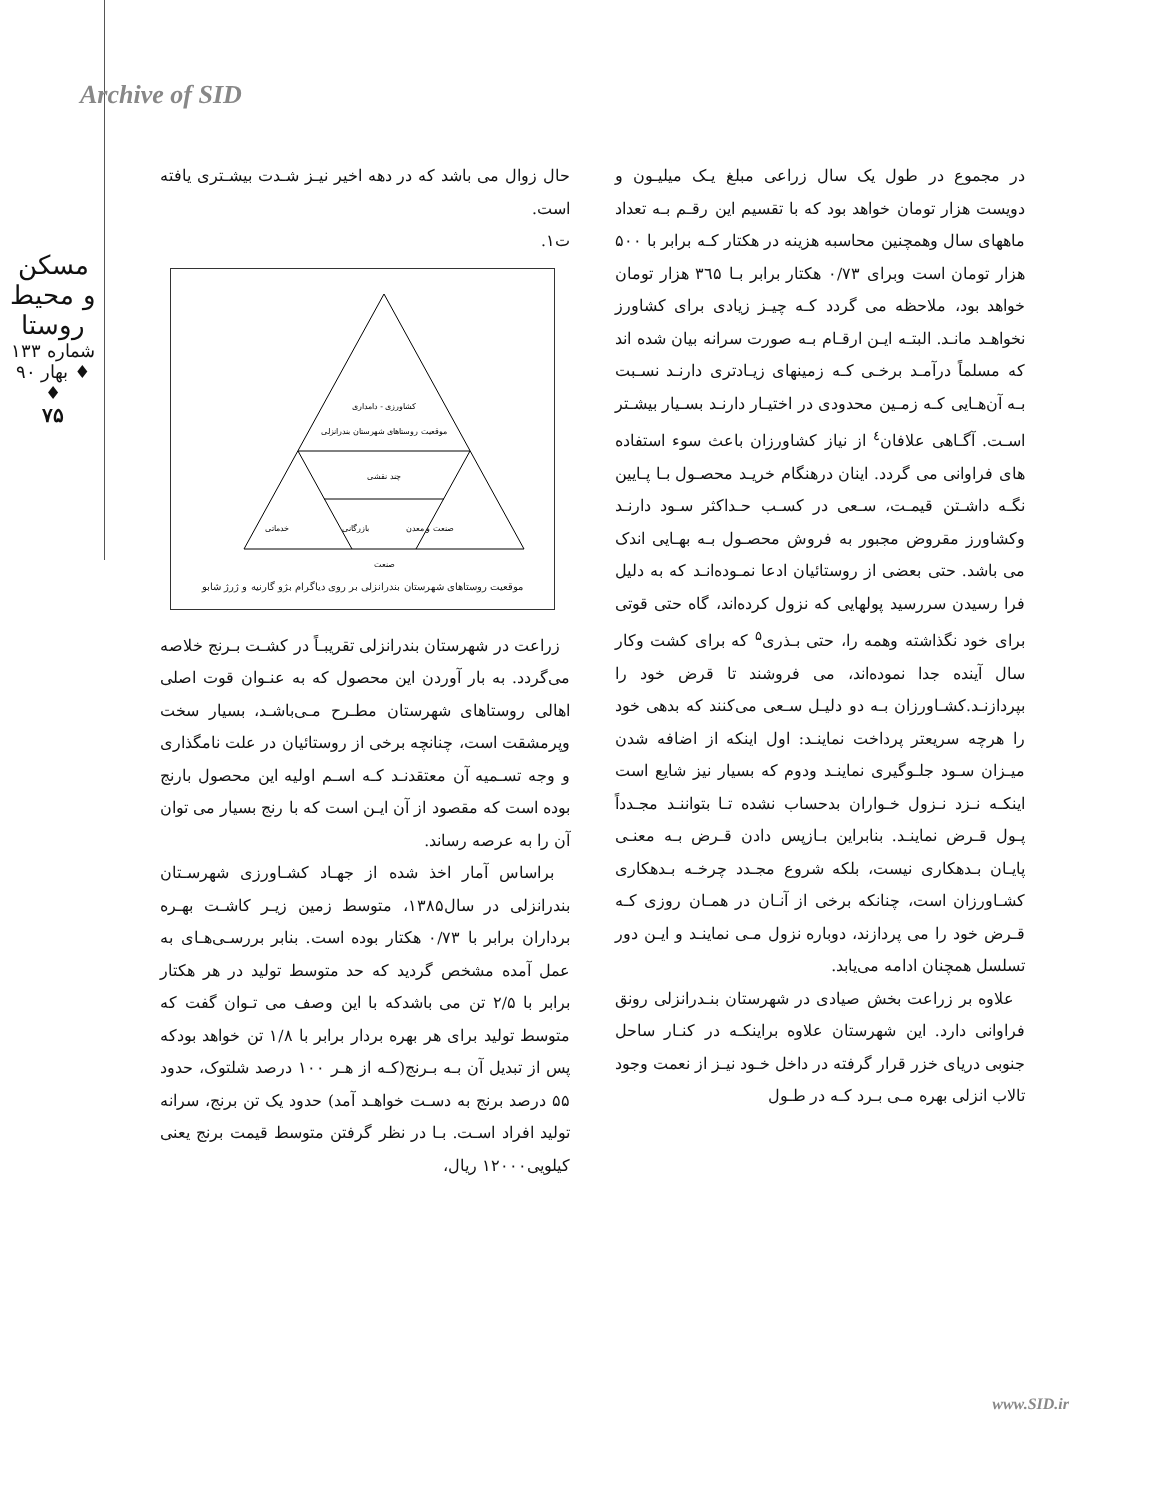Archive of SID
مسکن و محیط روستا
شماره ۱۳۳ ♦ بهار ۹۰ ♦
۷۵
حال زوال می باشد که در دهه اخیر نیـز شـدت بیشـتری یافته است.
ت۱.
کشاورزی - دامداری
موقعیت روستاهای شهرستان بندرانزلی
چند نقشی
خدماتی
بازرگانی
صنعت و معدن
صنعت
موقعیت روستاهای شهرستان بندرانزلی بر روی دیاگرام بژو گارنیه و ژرژ شابو
زراعت در شهرستان بندرانزلی تقریبـاً در کشـت بـرنج خلاصه می‌گردد. به بار آوردن این محصول که به عنـوان قوت اصلی اهالی روستاهای شهرستان مطـرح مـی‌باشـد، بسیار سخت وپرمشقت است، چنانچه برخی از روستائیان در علت نامگذاری و وجه تسـمیه آن معتقدنـد کـه اسـم اولیه این محصول بارنج بوده است که مقصود از آن ایـن است که با رنج بسیار می توان آن را به عرصه رساند.
براساس آمار اخذ شده از جهـاد کشـاورزی شهرسـتان بندرانزلی در سال۱۳۸۵، متوسط زمین زیـر کاشـت بهـره برداران برابر با ۰/۷۳ هکتار بوده است. بنابر بررسـی‌هـای به عمل آمده مشخص گردید که حد متوسط تولید در هر هکتار برابر با ۲/۵ تن می باشدکه با این وصف می تـوان گفت که متوسط تولید برای هر بهره بردار برابر با ۱/۸ تن خواهد بودکه پس از تبدیل آن بـه بـرنج(کـه از هـر ۱۰۰ درصد شلتوک، حدود ۵۵ درصد برنج به دسـت خواهـد آمد) حدود یک تن برنج، سرانه تولید افراد اسـت. بـا در نظر گرفتن متوسط قیمت برنج یعنی کیلویی۱۲۰۰۰ ریال،
در مجموع در طول یک سال زراعی مبلغ یـک میلیـون و دویست هزار تومان خواهد بود که با تقسیم این رقـم بـه تعداد ماههای سال وهمچنین محاسبه هزینه در هکتار کـه برابر با ۵۰۰ هزار تومان است وبرای ۰/۷۳ هکتار برابر بـا ۳٦۵ هزار تومان خواهد بود، ملاحظه می گردد کـه چیـز زیادی برای کشاورز نخواهـد مانـد. البتـه ایـن ارقـام بـه صورت سرانه بیان شده اند که مسلماً درآمـد برخـی کـه زمینهای زیـادتری دارنـد نسـبت بـه آن‌هـایی کـه زمـین محدودی در اختیـار دارنـد بسـیار بیشـتر اسـت. آگـاهی علافان<sup>٤</sup> از نیاز کشاورزان باعث سوء استفاده های فراوانی می گردد. اینان درهنگام خریـد محصـول بـا پـایین نگـه داشـتن قیمـت، سـعی در کسـب حـداکثر سـود دارنـد وکشاورز مقروض مجبور به فروش محصـول بـه بهـایی اندک می باشد. حتی بعضی از روستائیان ادعا نمـوده‌انـد که به دلیل فرا رسیدن سررسید پولهایی که نزول کرده‌اند، گاه حتی قوتی برای خود نگذاشته وهمه را، حتی بـذری<sup>۵</sup> که برای کشت وکار سال آینده جدا نموده‌اند، می فروشند تا قرض خود را بپردازنـد.کشـاورزان بـه دو دلیـل سـعی می‌کنند که بدهی خود را هرچه سریعتر پرداخت نماینـد: اول اینکه از اضافه شدن میـزان سـود جلـوگیری نماینـد ودوم که بسیار نیز شایع است اینکـه نـزد نـزول خـواران بدحساب نشده تـا بتواننـد مجـدداً پـول قـرض نماینـد. بنابراین بـازپس دادن قـرض بـه معنـی پایـان بـدهکاری نیست، بلکه شروع مجـدد چرخـه بـدهکاری کشـاورزان است، چنانکه برخی از آنـان در همـان روزی کـه قـرض خود را می پردازند، دوباره نزول مـی نماینـد و ایـن دور تسلسل همچنان ادامه می‌یابد.
علاوه بر زراعت بخش صیادی در شهرستان بنـدرانزلی رونق فراوانی دارد. این شهرستان علاوه براینکـه در کنـار ساحل جنوبی دریای خزر قرار گرفته در داخل خـود نیـز از نعمت وجود تالاب انزلی بهره مـی بـرد کـه در طـول
www.SID.ir